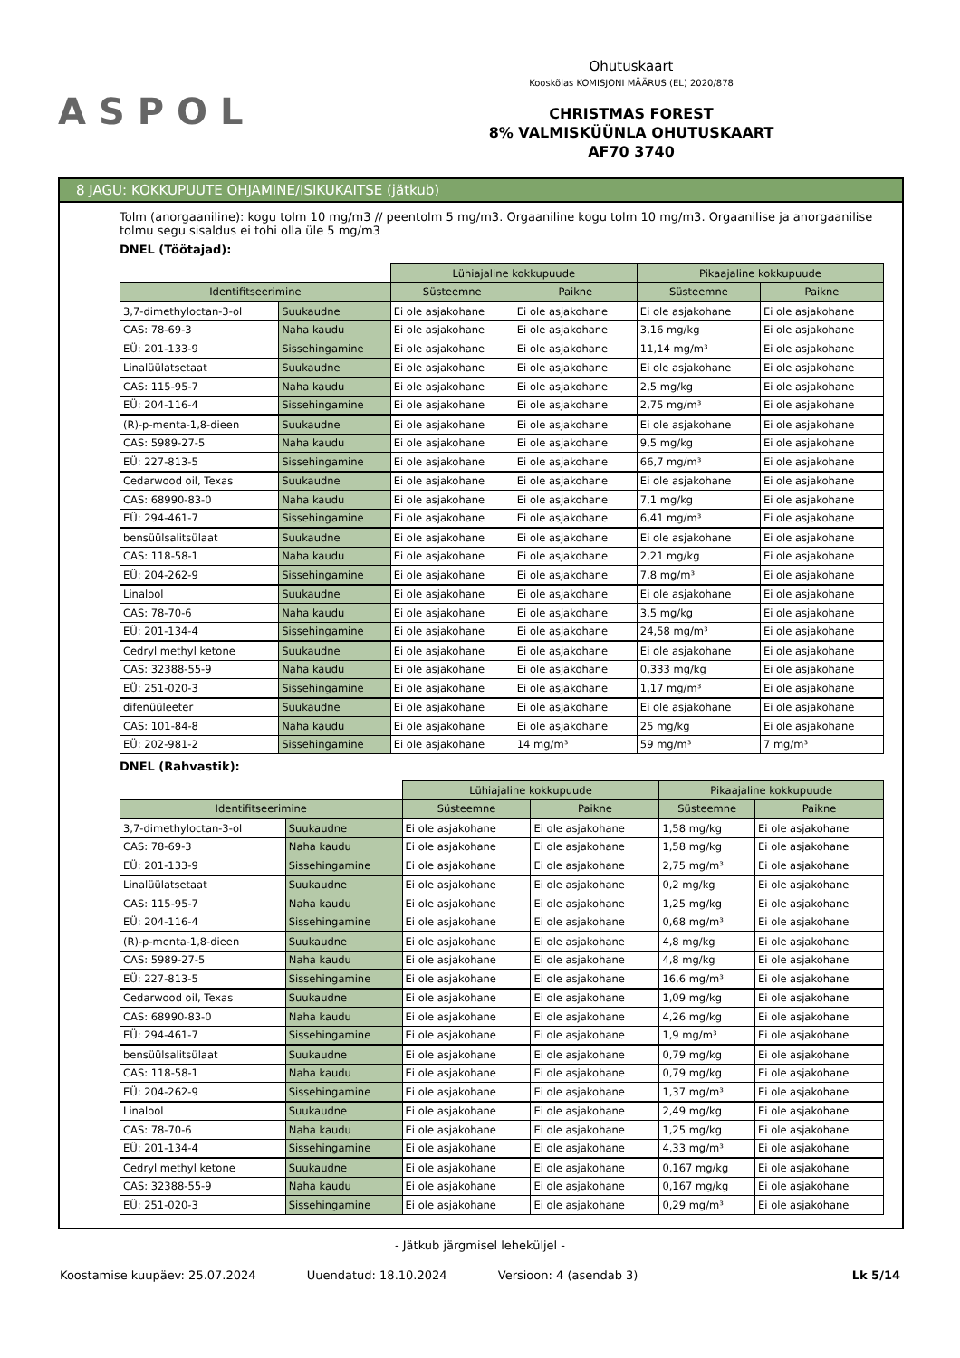ASPOL
Ohutuskaart
Kooskõlas KOMISJONI MÄÄRUS (EL) 2020/878
CHRISTMAS FOREST
8% VALMISKÜÜNLA OHUTUSKAART
AF70 3740
8 JAGU: KOKKUPUUTE OHJAMINE/ISIKUKAITSE (jätkub)
Tolm (anorgaaniline): kogu tolm 10 mg/m3 // peentolm 5 mg/m3. Orgaaniline kogu tolm 10 mg/m3. Orgaanilise ja anorgaanilise tolmu segu sisaldus ei tohi olla üle 5 mg/m3
DNEL (Töötajad):
| | | Lühiajaline kokkupuude | | Pikaajaline kokkupuude | |
| Identifitseerimine | | Süsteemne | Paikne | Süsteemne | Paikne |
| 3,7-dimethyloctan-3-ol | Suukaudne | Ei ole asjakohane | Ei ole asjakohane | Ei ole asjakohane | Ei ole asjakohane |
| CAS: 78-69-3 | Naha kaudu | Ei ole asjakohane | Ei ole asjakohane | 3,16 mg/kg | Ei ole asjakohane |
| EÜ: 201-133-9 | Sissehingamine | Ei ole asjakohane | Ei ole asjakohane | 11,14 mg/m³ | Ei ole asjakohane |
| Linalüülatsetaat | Suukaudne | Ei ole asjakohane | Ei ole asjakohane | Ei ole asjakohane | Ei ole asjakohane |
| CAS: 115-95-7 | Naha kaudu | Ei ole asjakohane | Ei ole asjakohane | 2,5 mg/kg | Ei ole asjakohane |
| EÜ: 204-116-4 | Sissehingamine | Ei ole asjakohane | Ei ole asjakohane | 2,75 mg/m³ | Ei ole asjakohane |
| (R)-p-menta-1,8-dieen | Suukaudne | Ei ole asjakohane | Ei ole asjakohane | Ei ole asjakohane | Ei ole asjakohane |
| CAS: 5989-27-5 | Naha kaudu | Ei ole asjakohane | Ei ole asjakohane | 9,5 mg/kg | Ei ole asjakohane |
| EÜ: 227-813-5 | Sissehingamine | Ei ole asjakohane | Ei ole asjakohane | 66,7 mg/m³ | Ei ole asjakohane |
| Cedarwood oil, Texas | Suukaudne | Ei ole asjakohane | Ei ole asjakohane | Ei ole asjakohane | Ei ole asjakohane |
| CAS: 68990-83-0 | Naha kaudu | Ei ole asjakohane | Ei ole asjakohane | 7,1 mg/kg | Ei ole asjakohane |
| EÜ: 294-461-7 | Sissehingamine | Ei ole asjakohane | Ei ole asjakohane | 6,41 mg/m³ | Ei ole asjakohane |
| bensüülsalitsülaat | Suukaudne | Ei ole asjakohane | Ei ole asjakohane | Ei ole asjakohane | Ei ole asjakohane |
| CAS: 118-58-1 | Naha kaudu | Ei ole asjakohane | Ei ole asjakohane | 2,21 mg/kg | Ei ole asjakohane |
| EÜ: 204-262-9 | Sissehingamine | Ei ole asjakohane | Ei ole asjakohane | 7,8 mg/m³ | Ei ole asjakohane |
| Linalool | Suukaudne | Ei ole asjakohane | Ei ole asjakohane | Ei ole asjakohane | Ei ole asjakohane |
| CAS: 78-70-6 | Naha kaudu | Ei ole asjakohane | Ei ole asjakohane | 3,5 mg/kg | Ei ole asjakohane |
| EÜ: 201-134-4 | Sissehingamine | Ei ole asjakohane | Ei ole asjakohane | 24,58 mg/m³ | Ei ole asjakohane |
| Cedryl methyl ketone | Suukaudne | Ei ole asjakohane | Ei ole asjakohane | Ei ole asjakohane | Ei ole asjakohane |
| CAS: 32388-55-9 | Naha kaudu | Ei ole asjakohane | Ei ole asjakohane | 0,333 mg/kg | Ei ole asjakohane |
| EÜ: 251-020-3 | Sissehingamine | Ei ole asjakohane | Ei ole asjakohane | 1,17 mg/m³ | Ei ole asjakohane |
| difenüüleeter | Suukaudne | Ei ole asjakohane | Ei ole asjakohane | Ei ole asjakohane | Ei ole asjakohane |
| CAS: 101-84-8 | Naha kaudu | Ei ole asjakohane | Ei ole asjakohane | 25 mg/kg | Ei ole asjakohane |
| EÜ: 202-981-2 | Sissehingamine | Ei ole asjakohane | 14 mg/m³ | 59 mg/m³ | 7 mg/m³ |
DNEL (Rahvastik):
| | | Lühiajaline kokkupuude | | Pikaajaline kokkupuude | |
| Identifitseerimine | | Süsteemne | Paikne | Süsteemne | Paikne |
| 3,7-dimethyloctan-3-ol | Suukaudne | Ei ole asjakohane | Ei ole asjakohane | 1,58 mg/kg | Ei ole asjakohane |
| CAS: 78-69-3 | Naha kaudu | Ei ole asjakohane | Ei ole asjakohane | 1,58 mg/kg | Ei ole asjakohane |
| EÜ: 201-133-9 | Sissehingamine | Ei ole asjakohane | Ei ole asjakohane | 2,75 mg/m³ | Ei ole asjakohane |
| Linalüülatsetaat | Suukaudne | Ei ole asjakohane | Ei ole asjakohane | 0,2 mg/kg | Ei ole asjakohane |
| CAS: 115-95-7 | Naha kaudu | Ei ole asjakohane | Ei ole asjakohane | 1,25 mg/kg | Ei ole asjakohane |
| EÜ: 204-116-4 | Sissehingamine | Ei ole asjakohane | Ei ole asjakohane | 0,68 mg/m³ | Ei ole asjakohane |
| (R)-p-menta-1,8-dieen | Suukaudne | Ei ole asjakohane | Ei ole asjakohane | 4,8 mg/kg | Ei ole asjakohane |
| CAS: 5989-27-5 | Naha kaudu | Ei ole asjakohane | Ei ole asjakohane | 4,8 mg/kg | Ei ole asjakohane |
| EÜ: 227-813-5 | Sissehingamine | Ei ole asjakohane | Ei ole asjakohane | 16,6 mg/m³ | Ei ole asjakohane |
| Cedarwood oil, Texas | Suukaudne | Ei ole asjakohane | Ei ole asjakohane | 1,09 mg/kg | Ei ole asjakohane |
| CAS: 68990-83-0 | Naha kaudu | Ei ole asjakohane | Ei ole asjakohane | 4,26 mg/kg | Ei ole asjakohane |
| EÜ: 294-461-7 | Sissehingamine | Ei ole asjakohane | Ei ole asjakohane | 1,9 mg/m³ | Ei ole asjakohane |
| bensüülsalitsülaat | Suukaudne | Ei ole asjakohane | Ei ole asjakohane | 0,79 mg/kg | Ei ole asjakohane |
| CAS: 118-58-1 | Naha kaudu | Ei ole asjakohane | Ei ole asjakohane | 0,79 mg/kg | Ei ole asjakohane |
| EÜ: 204-262-9 | Sissehingamine | Ei ole asjakohane | Ei ole asjakohane | 1,37 mg/m³ | Ei ole asjakohane |
| Linalool | Suukaudne | Ei ole asjakohane | Ei ole asjakohane | 2,49 mg/kg | Ei ole asjakohane |
| CAS: 78-70-6 | Naha kaudu | Ei ole asjakohane | Ei ole asjakohane | 1,25 mg/kg | Ei ole asjakohane |
| EÜ: 201-134-4 | Sissehingamine | Ei ole asjakohane | Ei ole asjakohane | 4,33 mg/m³ | Ei ole asjakohane |
| Cedryl methyl ketone | Suukaudne | Ei ole asjakohane | Ei ole asjakohane | 0,167 mg/kg | Ei ole asjakohane |
| CAS: 32388-55-9 | Naha kaudu | Ei ole asjakohane | Ei ole asjakohane | 0,167 mg/kg | Ei ole asjakohane |
| EÜ: 251-020-3 | Sissehingamine | Ei ole asjakohane | Ei ole asjakohane | 0,29 mg/m³ | Ei ole asjakohane |
- Jätkub järgmisel leheküljel -
Koostamise kuupäev: 25.07.2024 Uuendatud: 18.10.2024 Versioon: 4 (asendab 3) Lk 5/14